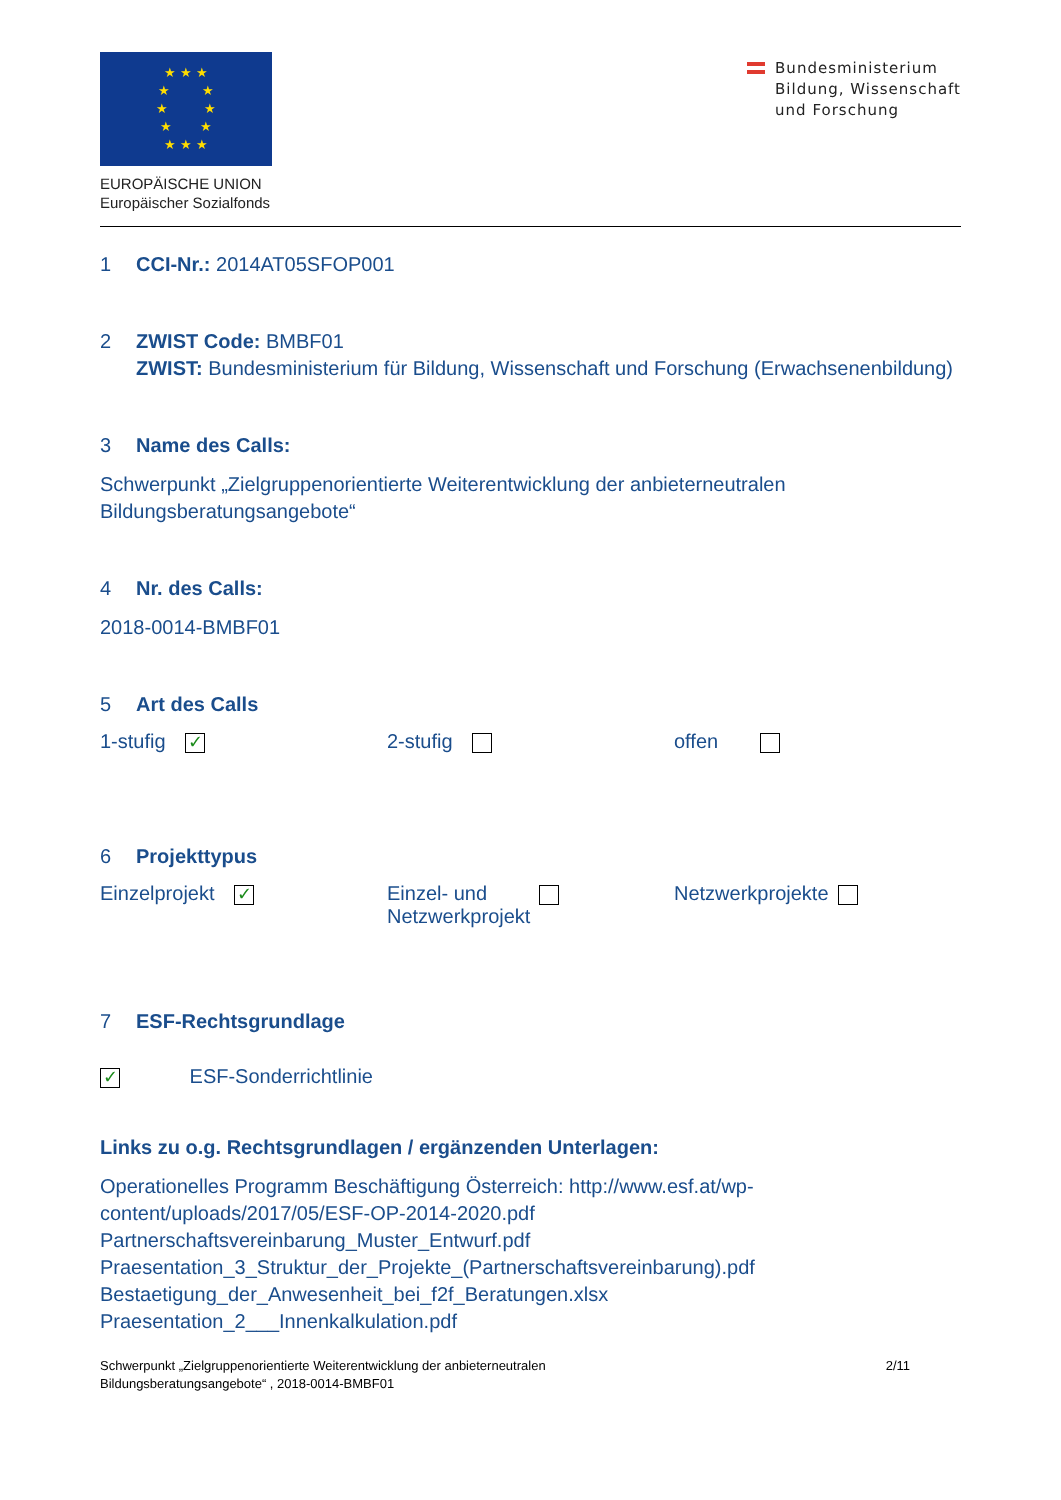★ ★ ★
★ ★
★ ★
★ ★
★ ★ ★
EUROPÄISCHE UNION
Europäischer Sozialfonds
Bundesministerium
Bildung, Wissenschaft
und Forschung
1 CCI-Nr.: 2014AT05SFOP001
2 ZWIST Code: BMBF01
ZWIST: Bundesministerium für Bildung, Wissenschaft und Forschung (Erwachsenenbildung)
3 Name des Calls:
Schwerpunkt „Zielgruppenorientierte Weiterentwicklung der anbieterneutralen Bildungsberatungsangebote“
4 Nr. des Calls:
2018-0014-BMBF01
5 Art des Calls
1-stufig ✓
2-stufig offen
6 Projekttypus
Einzelprojekt ✓
Einzel- und
Netzwerkprojekt
Netzwerkprojekte
7 ESF-Rechtsgrundlage
✓ ESF-Sonderrichtlinie
Links zu o.g. Rechtsgrundlagen / ergänzenden Unterlagen:
Operationelles Programm Beschäftigung Österreich: http://www.esf.at/wp-content/uploads/2017/05/ESF-OP-2014-2020.pdf
Partnerschaftsvereinbarung_Muster_Entwurf.pdf
Praesentation_3_Struktur_der_Projekte_(Partnerschaftsvereinbarung).pdf
Bestaetigung_der_Anwesenheit_bei_f2f_Beratungen.xlsx
Praesentation_2___Innenkalkulation.pdf
Schwerpunkt „Zielgruppenorientierte Weiterentwicklung der anbieterneutralen
Bildungsberatungsangebote“ , 2018-0014-BMBF01
2/11